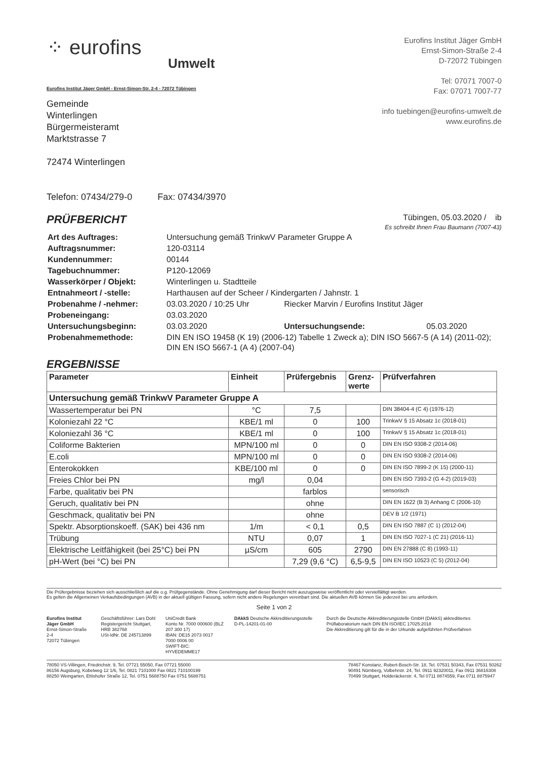⁘ eurofins
Umwelt
Eurofins Institut Jäger GmbH
Ernst-Simon-Straße 2-4
D-72072 Tübingen
Tel: 07071 7007-0
Fax: 07071 7007-77
info tuebingen@eurofins-umwelt.de
www.eurofins.de
Eurofins Institut Jäger GmbH - Ernst-Simon-Str. 2-4 - 72072 Tübingen
Gemeinde
Winterlingen
Bürgermeisteramt
Marktstrasse 7
72474 Winterlingen
Telefon: 07434/279-0 Fax: 07434/3970
PRÜFBERICHT
Tübingen, 05.03.2020 / ib
Es schreibt Ihnen Frau Baumann (7007-43)
| Art des Auftrages: | Untersuchung gemäß TrinkwV Parameter Gruppe A | | |
| Auftragsnummer: | 120-03114 | | |
| Kundennummer: | 00144 | | |
| Tagebuchnummer: | P120-12069 | | |
| Wasserkörper / Objekt: | Winterlingen u. Stadtteile | | |
| Entnahmeort / -stelle: | Harthausen auf der Scheer / Kindergarten / Jahnstr. 1 | | |
| Probenahme / -nehmer: | 03.03.2020 / 10:25 Uhr | Riecker Marvin / Eurofins Institut Jäger | |
| Probeneingang: | 03.03.2020 | | |
| Untersuchungsbeginn: | 03.03.2020 | Untersuchungsende: | 05.03.2020 |
| Probenahmemethode: | DIN EN ISO 19458 (K 19) (2006-12) Tabelle 1 Zweck a); DIN ISO 5667-5 (A 14) (2011-02); DIN EN ISO 5667-1 (A 4) (2007-04) | | |
ERGEBNISSE
| Parameter | Einheit | Prüfergebnis | Grenz- werte | Prüfverfahren |
| --- | --- | --- | --- | --- |
| Untersuchung gemäß TrinkwV Parameter Gruppe A | | | | |
| Wassertemperatur bei PN | °C | 7,5 | | DIN 38404-4 (C 4) (1976-12) |
| Koloniezahl 22 °C | KBE/1 ml | 0 | 100 | TrinkwV § 15 Absatz 1c (2018-01) |
| Koloniezahl 36 °C | KBE/1 ml | 0 | 100 | TrinkwV § 15 Absatz 1c (2018-01) |
| Coliforme Bakterien | MPN/100 ml | 0 | 0 | DIN EN ISO 9308-2 (2014-06) |
| E.coli | MPN/100 ml | 0 | 0 | DIN EN ISO 9308-2 (2014-06) |
| Enterokokken | KBE/100 ml | 0 | 0 | DIN EN ISO 7899-2 (K 15) (2000-11) |
| Freies Chlor bei PN | mg/l | 0,04 | | DIN EN ISO 7393-2 (G 4-2) (2019-03) |
| Farbe, qualitativ bei PN | | farblos | | sensorisch |
| Geruch, qualitativ bei PN | | ohne | | DIN EN 1622 (B 3) Anhang C (2006-10) |
| Geschmack, qualitativ bei PN | | ohne | | DEV B 1/2 (1971) |
| Spektr. Absorptionskoeff. (SAK) bei 436 nm | 1/m | < 0,1 | 0,5 | DIN EN ISO 7887 (C 1) (2012-04) |
| Trübung | NTU | 0,07 | 1 | DIN EN ISO 7027-1 (C 21) (2016-11) |
| Elektrische Leitfähigkeit (bei 25°C) bei PN | µS/cm | 605 | 2790 | DIN EN 27888 (C 8) (1993-11) |
| pH-Wert (bei °C) bei PN | | 7,29 (9,6 °C) | 6,5-9,5 | DIN EN ISO 10523 (C 5) (2012-04) |
Die Prüfergebnisse beziehen sich ausschließlich auf die o.g. Prüfgegenstände. Ohne Genehmigung darf dieser Bericht nicht auszugsweise veröffentlicht oder vervielfältigt werden.
Es gelten die Allgemeinen Verkaufsbedingungen (AVB) in der aktuell gültigen Fassung, sofern nicht andere Regelungen vereinbart sind. Die aktuellen AVB können Sie jederzeit bei uns anfordern.
Seite 1 von 2
Eurofins Institut Jäger GmbH
Ernst-Simon-Straße 2-4
72072 Tübingen
Geschäftsführer: Lars Dohl
Registergericht Stuttgart, HRB 382768
USt-IdNr. DE 245713899
UniCredit Bank
Konto Nr. 7000 000600 (BLZ 207 300 17)
IBAN: DE15 2073 0017 7000 0006 00
SWIFT-BIC: HYVEDEMME17
DAkkS Deutsche Akkreditierungsstelle D-PL-14201-01-00
Durch die Deutsche Akkreditierungsstelle GmbH (DAkkS) akkreditiertes Prüflaboratorium nach DIN EN ISO/IEC 17025:2018
Die Akkreditierung gilt für die in der Urkunde aufgeführten Prüfverfahren
78050 VS-Villingen, Friedrichstr. 9, Tel. 07721 55050, Fax 07721 55000
86156 Augsburg, Kobelweg 12 1/6, Tel. 0821 7101000 Fax 0821 710100199
88250 Weingarten, Ettishofer Straße 12, Tel. 0751 5688750 Fax 0751 5688751
78467 Konstanz, Robert-Bosch-Str. 18, Tel. 07531 50343, Fax 07531 50262
90491 Nürnberg, Volbehrstr. 24, Tel. 0911 92320011, Fax 0911 36816308
70499 Stuttgart, Holderäckerstr. 4, Tel 0711 8874559, Fax 0711 8875947